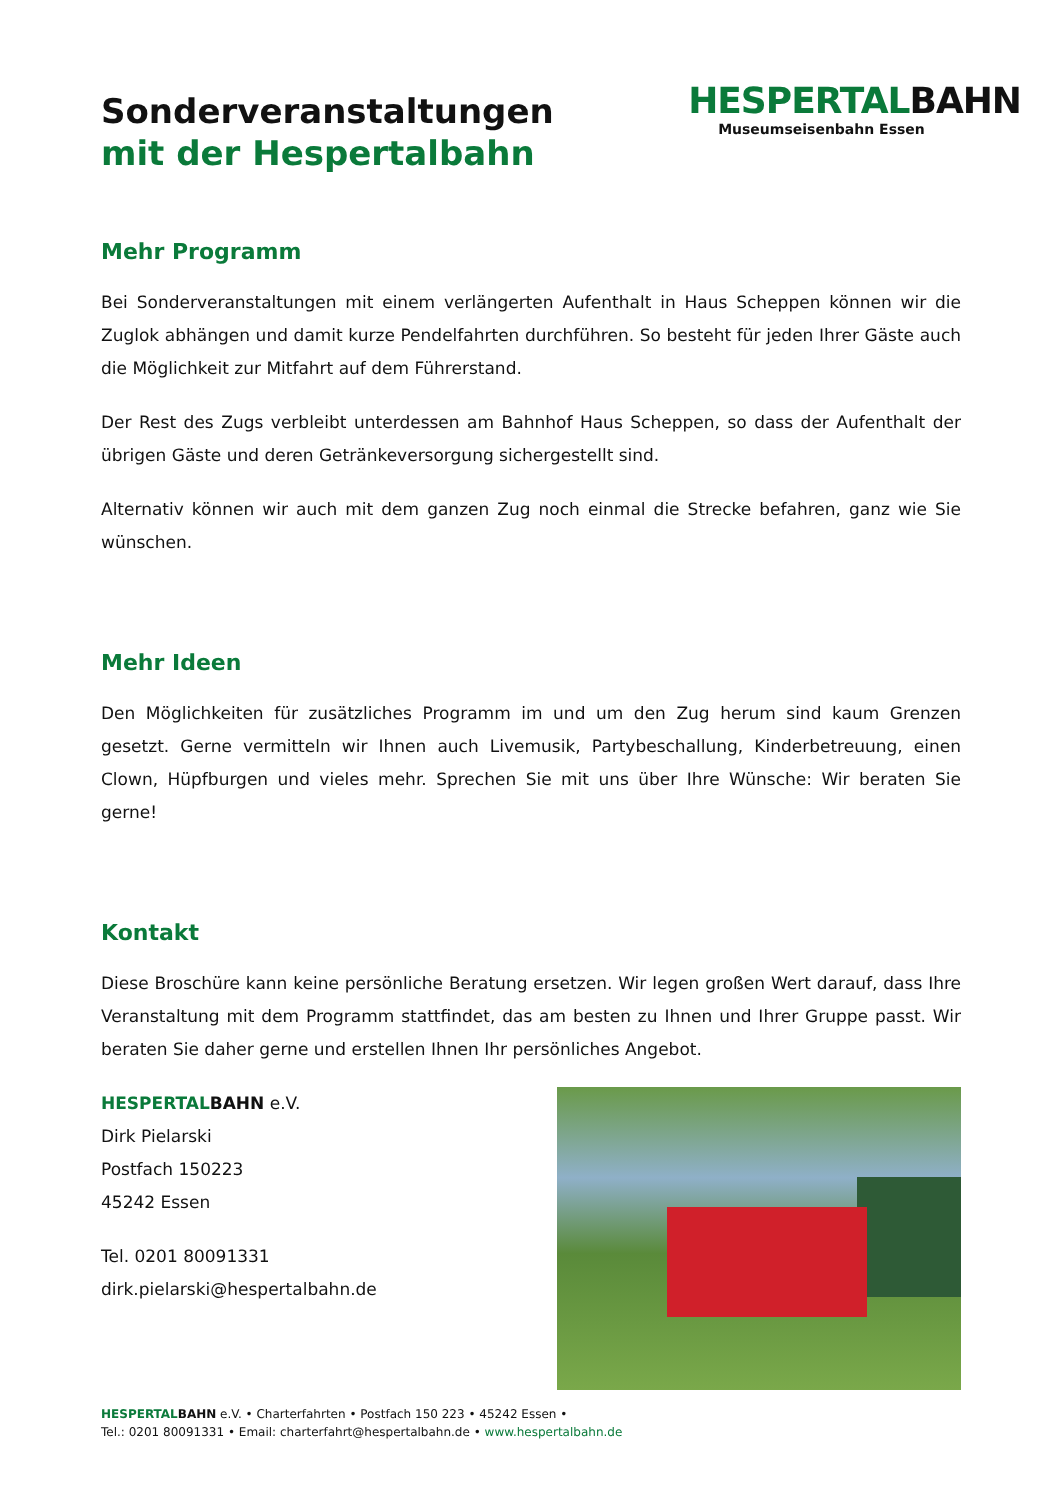Sonderveranstaltungen
mit der Hespertalbahn
HESPERTALBAHN
Museumseisenbahn Essen
Mehr Programm
Bei Sonderveranstaltungen mit einem verlängerten Aufenthalt in Haus Scheppen können wir die Zuglok abhängen und damit kurze Pendelfahrten durchführen. So besteht für jeden Ihrer Gäste auch die Möglichkeit zur Mitfahrt auf dem Führerstand.
Der Rest des Zugs verbleibt unterdessen am Bahnhof Haus Scheppen, so dass der Aufenthalt der übrigen Gäste und deren Getränkeversorgung sichergestellt sind.
Alternativ können wir auch mit dem ganzen Zug noch einmal die Strecke befahren, ganz wie Sie wünschen.
Mehr Ideen
Den Möglichkeiten für zusätzliches Programm im und um den Zug herum sind kaum Grenzen gesetzt. Gerne vermitteln wir Ihnen auch Livemusik, Partybeschallung, Kinderbetreuung, einen Clown, Hüpfburgen und vieles mehr. Sprechen Sie mit uns über Ihre Wünsche: Wir beraten Sie gerne!
Kontakt
Diese Broschüre kann keine persönliche Beratung ersetzen. Wir legen großen Wert darauf, dass Ihre Veranstaltung mit dem Programm stattfindet, das am besten zu Ihnen und Ihrer Gruppe passt. Wir beraten Sie daher gerne und erstellen Ihnen Ihr persönliches Angebot.
HESPERTALBAHN e.V.
Dirk Pielarski
Postfach 150223
45242 Essen
Tel. 0201 80091331
dirk.pielarski@hespertalbahn.de
HESPERTAL BAHN e.V. • Charterfahrten • Postfach 150 223 • 45242 Essen •
Tel.: 0201 80091331 • Email: charterfahrt@hespertalbahn.de • www.hespertalbahn.de